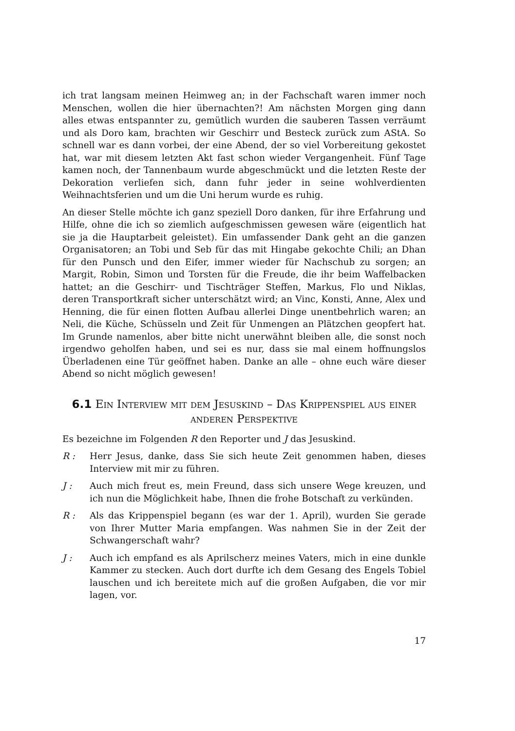ich trat langsam meinen Heimweg an; in der Fachschaft waren immer noch Menschen, wollen die hier übernachten?! Am nächsten Morgen ging dann alles etwas entspannter zu, gemütlich wurden die sauberen Tassen verräumt und als Doro kam, brachten wir Geschirr und Besteck zurück zum AStA. So schnell war es dann vorbei, der eine Abend, der so viel Vorbereitung gekostet hat, war mit diesem letzten Akt fast schon wieder Vergangenheit. Fünf Tage kamen noch, der Tannenbaum wurde abgeschmückt und die letzten Reste der Dekoration verliefen sich, dann fuhr jeder in seine wohlverdienten Weihnachtsferien und um die Uni herum wurde es ruhig.
An dieser Stelle möchte ich ganz speziell Doro danken, für ihre Erfahrung und Hilfe, ohne die ich so ziemlich aufgeschmissen gewesen wäre (eigentlich hat sie ja die Hauptarbeit geleistet). Ein umfassender Dank geht an die ganzen Organisatoren; an Tobi und Seb für das mit Hingabe gekochte Chili; an Dhan für den Punsch und den Eifer, immer wieder für Nachschub zu sorgen; an Margit, Robin, Simon und Torsten für die Freude, die ihr beim Waffelbacken hattet; an die Geschirr- und Tischträger Steffen, Markus, Flo und Niklas, deren Transportkraft sicher unterschätzt wird; an Vinc, Konsti, Anne, Alex und Henning, die für einen flotten Aufbau allerlei Dinge unentbehrlich waren; an Neli, die Küche, Schüsseln und Zeit für Unmengen an Plätzchen geopfert hat. Im Grunde namenlos, aber bitte nicht unerwähnt bleiben alle, die sonst noch irgendwo geholfen haben, und sei es nur, dass sie mal einem hoffnungslos Überladenen eine Tür geöffnet haben. Danke an alle – ohne euch wäre dieser Abend so nicht möglich gewesen!
6.1 Ein Interview mit dem Jesuskind – Das Krippenspiel aus einer anderen Perspektive
Es bezeichne im Folgenden R den Reporter und J das Jesuskind.
R : Herr Jesus, danke, dass Sie sich heute Zeit genommen haben, dieses Interview mit mir zu führen.
J : Auch mich freut es, mein Freund, dass sich unsere Wege kreuzen, und ich nun die Möglichkeit habe, Ihnen die frohe Botschaft zu verkünden.
R : Als das Krippenspiel begann (es war der 1. April), wurden Sie gerade von Ihrer Mutter Maria empfangen. Was nahmen Sie in der Zeit der Schwangerschaft wahr?
J : Auch ich empfand es als Aprilscherz meines Vaters, mich in eine dunkle Kammer zu stecken. Auch dort durfte ich dem Gesang des Engels Tobiel lauschen und ich bereitete mich auf die großen Aufgaben, die vor mir lagen, vor.
17